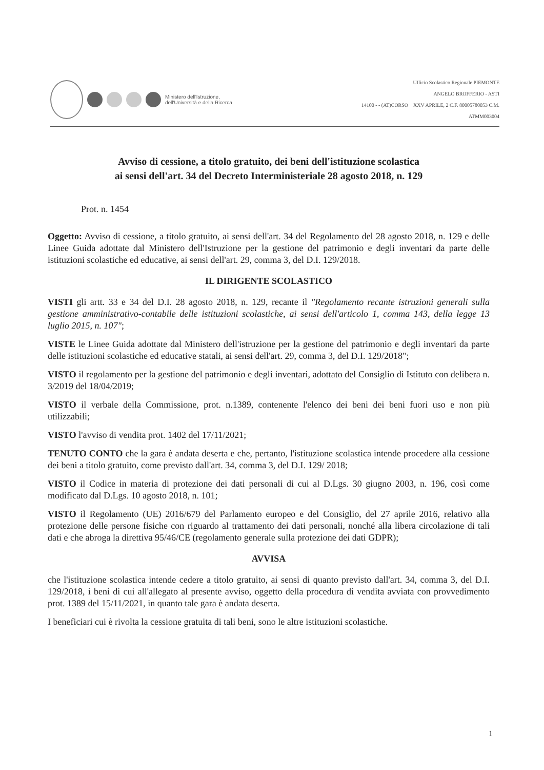Ministero dell'Istruzione,
dell'Università e della Ricerca
Ufficio Scolastico Regionale PIEMONTE
ANGELO BROFFERIO - ASTI
14100 - - (AT)CORSO XXV APRILE, 2 C.F. 80005780053 C.M.
ATMM003004
Avviso di cessione, a titolo gratuito, dei beni dell'istituzione scolastica
ai sensi dell'art. 34 del Decreto Interministeriale 28 agosto 2018, n. 129
Prot. n. 1454
Oggetto: Avviso di cessione, a titolo gratuito, ai sensi dell'art. 34 del Regolamento del 28 agosto 2018, n. 129 e delle Linee Guida adottate dal Ministero dell'Istruzione per la gestione del patrimonio e degli inventari da parte delle istituzioni scolastiche ed educative, ai sensi dell'art. 29, comma 3, del D.I. 129/2018.
IL DIRIGENTE SCOLASTICO
VISTI gli artt. 33 e 34 del D.I. 28 agosto 2018, n. 129, recante il "Regolamento recante istruzioni generali sulla gestione amministrativo-contabile delle istituzioni scolastiche, ai sensi dell'articolo 1, comma 143, della legge 13 luglio 2015, n. 107";
VISTE le Linee Guida adottate dal Ministero dell'istruzione per la gestione del patrimonio e degli inventari da parte delle istituzioni scolastiche ed educative statali, ai sensi dell'art. 29, comma 3, del D.I. 129/2018";
VISTO il regolamento per la gestione del patrimonio e degli inventari, adottato del Consiglio di Istituto con delibera n. 3/2019 del 18/04/2019;
VISTO il verbale della Commissione, prot. n.1389, contenente l'elenco dei beni dei beni fuori uso e non più utilizzabili;
VISTO l'avviso di vendita prot. 1402 del 17/11/2021;
TENUTO CONTO che la gara è andata deserta e che, pertanto, l'istituzione scolastica intende procedere alla cessione dei beni a titolo gratuito, come previsto dall'art. 34, comma 3, del D.I. 129/ 2018;
VISTO il Codice in materia di protezione dei dati personali di cui al D.Lgs. 30 giugno 2003, n. 196, così come modificato dal D.Lgs. 10 agosto 2018, n. 101;
VISTO il Regolamento (UE) 2016/679 del Parlamento europeo e del Consiglio, del 27 aprile 2016, relativo alla protezione delle persone fisiche con riguardo al trattamento dei dati personali, nonché alla libera circolazione di tali dati e che abroga la direttiva 95/46/CE (regolamento generale sulla protezione dei dati GDPR);
AVVISA
che l'istituzione scolastica intende cedere a titolo gratuito, ai sensi di quanto previsto dall'art. 34, comma 3, del D.I. 129/2018, i beni di cui all'allegato al presente avviso, oggetto della procedura di vendita avviata con provvedimento prot. 1389 del 15/11/2021, in quanto tale gara è andata deserta.
I beneficiari cui è rivolta la cessione gratuita di tali beni, sono le altre istituzioni scolastiche.
1